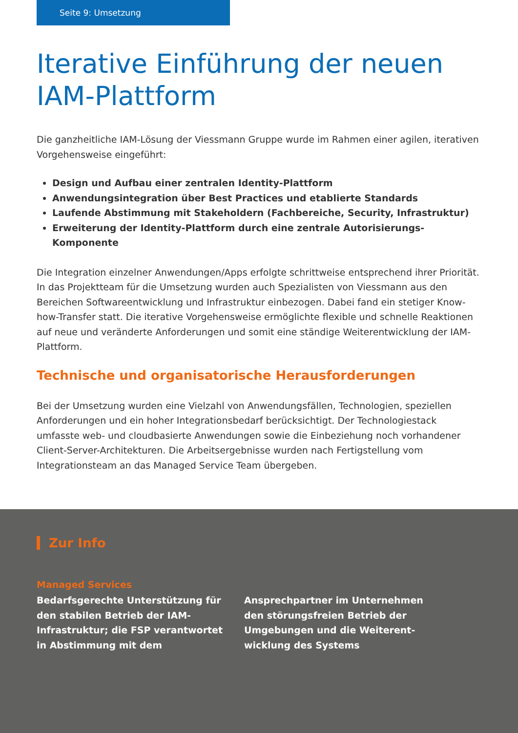Seite 9: Umsetzung
Iterative Einführung der neuen IAM-Plattform
Die ganzheitliche IAM-Lösung der Viessmann Gruppe wurde im Rahmen einer agilen, iterativen Vorgehensweise eingeführt:
Design und Aufbau einer zentralen Identity-Plattform
Anwendungsintegration über Best Practices und etablierte Standards
Laufende Abstimmung mit Stakeholdern (Fachbereiche, Security, Infrastruktur)
Erweiterung der Identity-Plattform durch eine zentrale Autorisierungs-Komponente
Die Integration einzelner Anwendungen/Apps erfolgte schrittweise entsprechend ihrer Priorität. In das Projektteam für die Umsetzung wurden auch Spezialisten von Viessmann aus den Bereichen Softwareentwicklung und Infrastruktur einbezogen. Dabei fand ein stetiger Know-how-Transfer statt. Die iterative Vorgehensweise ermöglichte flexible und schnelle Reaktionen auf neue und veränderte Anforderungen und somit eine ständige Weiterentwicklung der IAM-Plattform.
Technische und organisatorische Herausforderungen
Bei der Umsetzung wurden eine Vielzahl von Anwendungsfällen, Technologien, speziellen Anforderungen und ein hoher Integrationsbedarf berücksichtigt. Der Technologiestack umfasste web- und cloudbasierte Anwendungen sowie die Einbeziehung noch vorhandener Client-Server-Architekturen. Die Arbeitsergebnisse wurden nach Fertigstellung vom Integrationsteam an das Managed Service Team übergeben.
Zur Info
Managed Services
Bedarfsgerechte Unterstützung für den stabilen Betrieb der IAM-Infrastruktur; die FSP verantwortet in Abstimmung mit dem Ansprechpartner im Unternehmen den störungsfreien Betrieb der Umgebungen und die Weiterent-wicklung des Systems